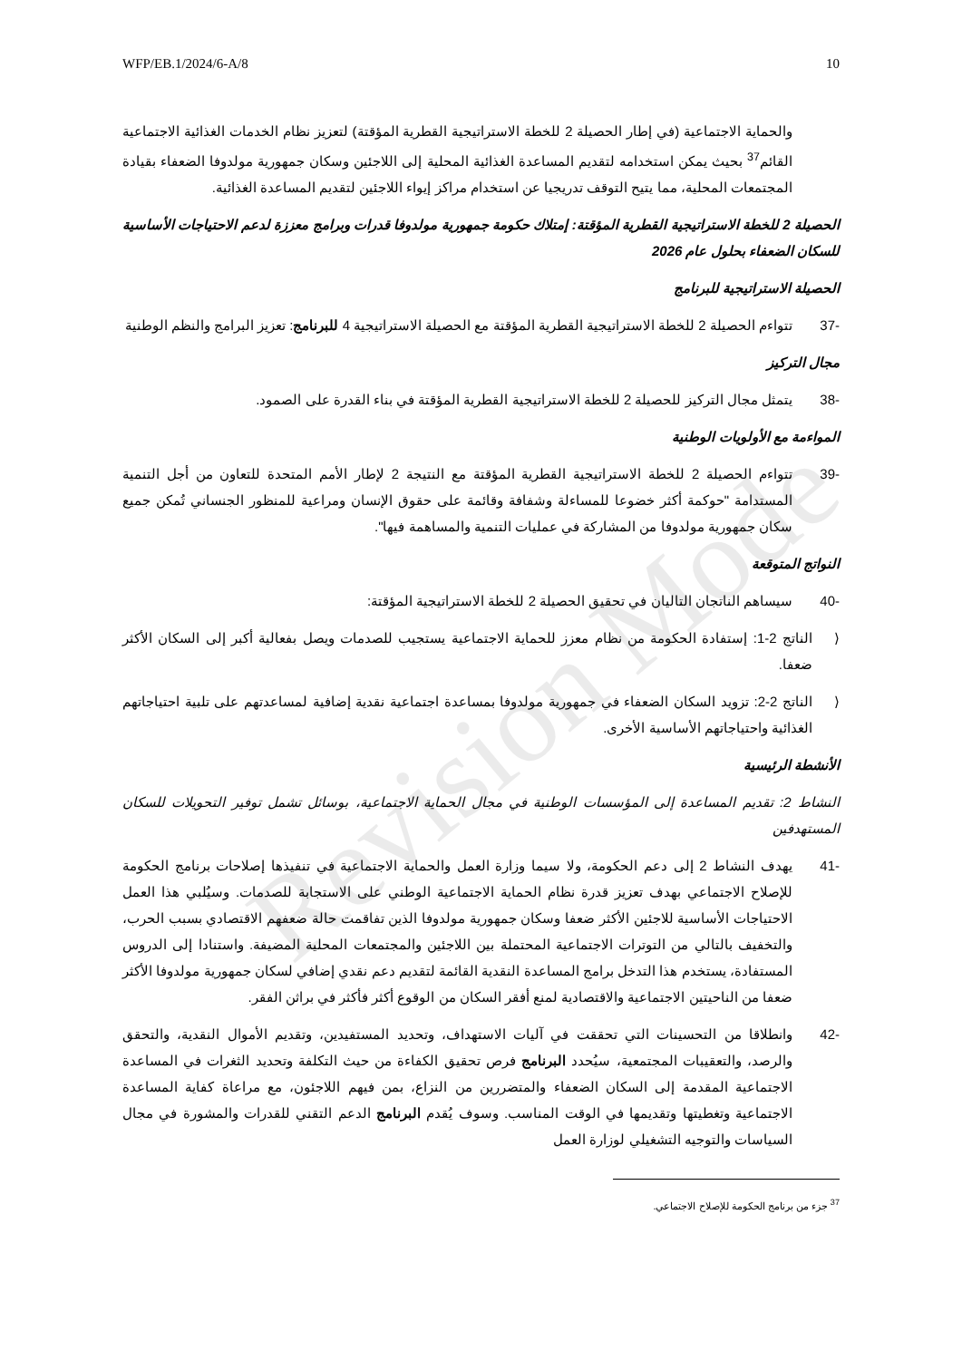Revision Mode
WFP/EB.1/2024/6-A/8 10
والحماية الاجتماعية (في إطار الحصيلة 2 للخطة الاستراتيجية القطرية المؤقتة) لتعزيز نظام الخدمات الغذائية الاجتماعية القائم<sup>37</sup> بحيث يمكن استخدامه لتقديم المساعدة الغذائية المحلية إلى اللاجئين وسكان جمهورية مولدوفا الضعفاء بقيادة المجتمعات المحلية، مما يتيح التوقف تدريجيا عن استخدام مراكز إيواء اللاجئين لتقديم المساعدة الغذائية.
الحصيلة 2 للخطة الاستراتيجية القطرية المؤقتة: إمتلاك حكومة جمهورية مولدوفا قدرات وبرامج معززة لدعم الاحتياجات الأساسية للسكان الضعفاء بحلول عام 2026
الحصيلة الاستراتيجية للبرنامج
-37 تتواءم الحصيلة 2 للخطة الاستراتيجية القطرية المؤقتة مع الحصيلة الاستراتيجية 4 للبرنامج: تعزيز البرامج والنظم الوطنية
مجال التركيز
-38 يتمثل مجال التركيز للحصيلة 2 للخطة الاستراتيجية القطرية المؤقتة في بناء القدرة على الصمود.
المواءمة مع الأولويات الوطنية
-39 تتواءم الحصيلة 2 للخطة الاستراتيجية القطرية المؤقتة مع النتيجة 2 لإطار الأمم المتحدة للتعاون من أجل التنمية المستدامة "حوكمة أكثر خضوعا للمساءلة وشفافة وقائمة على حقوق الإنسان ومراعية للمنظور الجنساني تُمكن جميع سكان جمهورية مولدوفا من المشاركة في عمليات التنمية والمساهمة فيها".
النواتج المتوقعة
-40 سيساهم الناتجان التاليان في تحقيق الحصيلة 2 للخطة الاستراتيجية المؤقتة:
⟨ الناتج 2-1: إستفادة الحكومة من نظام معزز للحماية الاجتماعية يستجيب للصدمات ويصل بفعالية أكبر إلى السكان الأكثر ضعفا.
⟨ الناتج 2-2: تزويد السكان الضعفاء في جمهورية مولدوفا بمساعدة اجتماعية نقدية إضافية لمساعدتهم على تلبية احتياجاتهم الغذائية واحتياجاتهم الأساسية الأخرى.
الأنشطة الرئيسية
النشاط 2: تقديم المساعدة إلى المؤسسات الوطنية في مجال الحماية الاجتماعية، بوسائل تشمل توفير التحويلات للسكان المستهدفين
-41 يهدف النشاط 2 إلى دعم الحكومة، ولا سيما وزارة العمل والحماية الاجتماعية في تنفيذها إصلاحات برنامج الحكومة للإصلاح الاجتماعي بهدف تعزيز قدرة نظام الحماية الاجتماعية الوطني على الاستجابة للصدمات. وسيُلبي هذا العمل الاحتياجات الأساسية للاجئين الأكثر ضعفا وسكان جمهورية مولدوفا الذين تفاقمت حالة ضعفهم الاقتصادي بسبب الحرب، والتخفيف بالتالي من التوترات الاجتماعية المحتملة بين اللاجئين والمجتمعات المحلية المضيفة. واستنادا إلى الدروس المستفادة، يستخدم هذا التدخل برامج المساعدة النقدية القائمة لتقديم دعم نقدي إضافي لسكان جمهورية مولدوفا الأكثر ضعفا من الناحيتين الاجتماعية والاقتصادية لمنع أفقر السكان من الوقوع أكثر فأكثر في براثن الفقر.
-42 وانطلاقا من التحسينات التي تحققت في آليات الاستهداف، وتحديد المستفيدين، وتقديم الأموال النقدية، والتحقق والرصد، والتعقيبات المجتمعية، سيُحدد البرنامج فرص تحقيق الكفاءة من حيث التكلفة وتحديد الثغرات في المساعدة الاجتماعية المقدمة إلى السكان الضعفاء والمتضررين من النزاع، بمن فيهم اللاجئون، مع مراعاة كفاية المساعدة الاجتماعية وتغطيتها وتقديمها في الوقت المناسب. وسوف يُقدم البرنامج الدعم التقني للقدرات والمشورة في مجال السياسات والتوجيه التشغيلي لوزارة العمل
<sup>37</sup> جزء من برنامج الحكومة للإصلاح الاجتماعي.